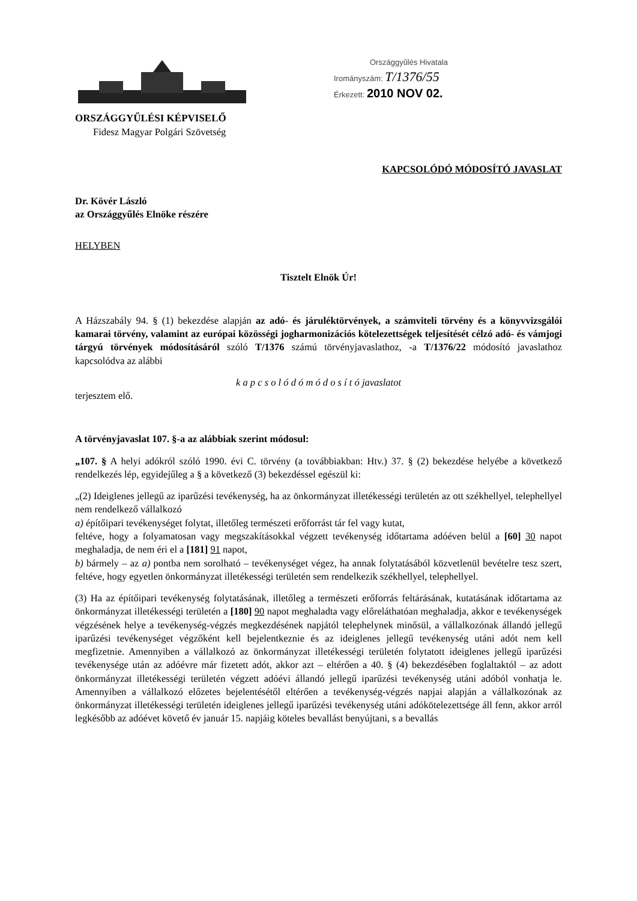ORSZÁGGYŰLÉSI KÉPVISELŐ
Fidesz Magyar Polgári Szövetség
Országgyűlés Hivatala
Irományszám: T/1376/55
Érkezett: 2010 NOV 02.
KAPCSOLÓDÓ MÓDOSÍTÓ JAVASLAT
Dr. Kövér László
az Országgyűlés Elnöke részére
HELYBEN
Tisztelt Elnök Úr!
A Házszabály 94. § (1) bekezdése alapján az adó- és járuléktörvények, a számviteli törvény és a könyvvizsgálói kamarai törvény, valamint az európai közösségi jogharmonizációs kötelezettségek teljesítését célzó adó- és vámjogi tárgyú törvények módosításáról szóló T/1376 számú törvényjavaslathoz, -a T/1376/22 módosító javaslathoz kapcsolódva az alábbi
k a p c s o l ó d ó m ó d o s í t ó javaslatot
terjesztem elő.
A törvényjavaslat 107. §-a az alábbiak szerint módosul:
„107. § A helyi adókról szóló 1990. évi C. törvény (a továbbiakban: Htv.) 37. § (2) bekezdése helyébe a következő rendelkezés lép, egyidejűleg a § a következő (3) bekezdéssel egészül ki:
„(2) Ideiglenes jellegű az iparűzési tevékenység, ha az önkormányzat illetékességi területén az ott székhellyel, telephellyel nem rendelkező vállalkozó
a) építőipari tevékenységet folytat, illetőleg természeti erőforrást tár fel vagy kutat,
feltéve, hogy a folyamatosan vagy megszakításokkal végzett tevékenység időtartama adóéven belül a [60] 30 napot meghaladja, de nem éri el a [181] 91 napot,
b) bármely – az a) pontba nem sorolható – tevékenységet végez, ha annak folytatásából közvetlenül bevételre tesz szert, feltéve, hogy egyetlen önkormányzat illetékességi területén sem rendelkezik székhellyel, telephellyel.
(3) Ha az építőipari tevékenység folytatásának, illetőleg a természeti erőforrás feltárásának, kutatásának időtartama az önkormányzat illetékességi területén a [180] 90 napot meghaladta vagy előreláthatóan meghaladja, akkor e tevékenységek végzésének helye a tevékenység-végzés megkezdésének napjától telephelynek minősül, a vállalkozónak állandó jellegű iparűzési tevékenységet végzőként kell bejelentkeznie és az ideiglenes jellegű tevékenység utáni adót nem kell megfizetnie. Amennyiben a vállalkozó az önkormányzat illetékességi területén folytatott ideiglenes jellegű iparűzési tevékenysége után az adóévre már fizetett adót, akkor azt – eltérően a 40. § (4) bekezdésében foglaltaktól – az adott önkormányzat illetékességi területén végzett adóévi állandó jellegű iparűzési tevékenység utáni adóból vonhatja le. Amennyiben a vállalkozó előzetes bejelentésétől eltérően a tevékenység-végzés napjai alapján a vállalkozónak az önkormányzat illetékességi területén ideiglenes jellegű iparűzési tevékenység utáni adókötelezettsége áll fenn, akkor arról legkésőbb az adóévet követő év január 15. napjáig köteles bevallást benyújtani, s a bevallás